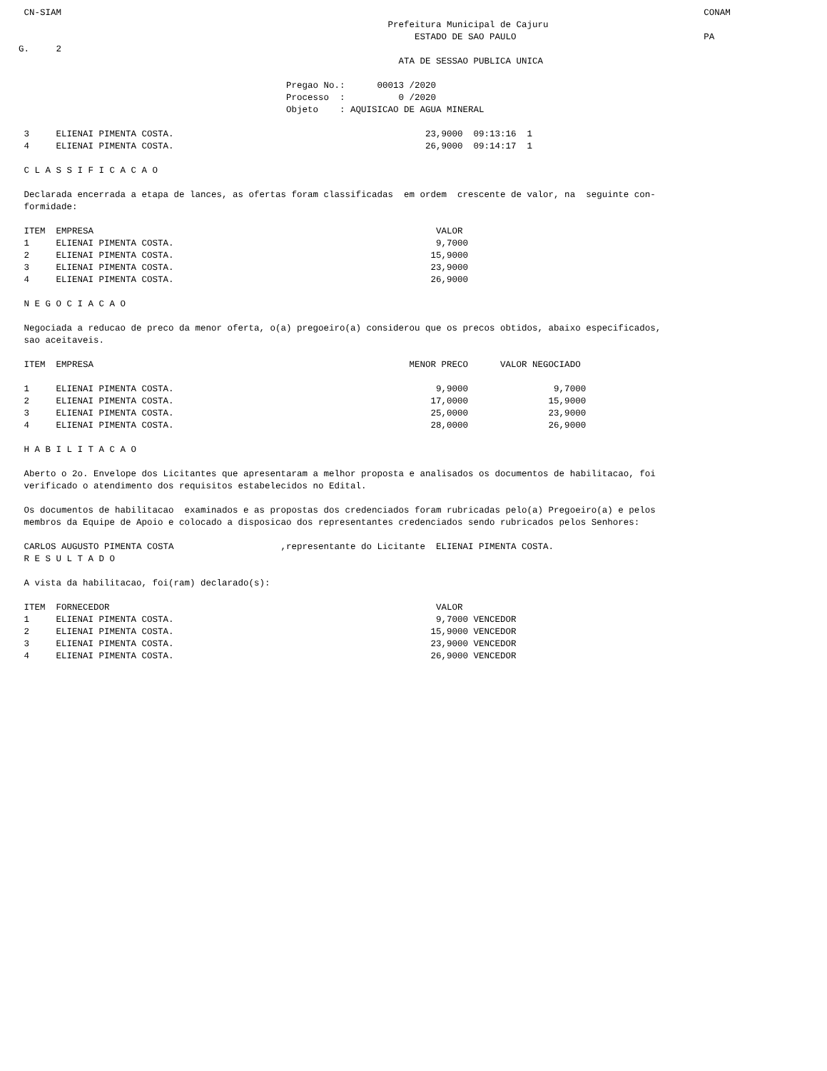CN-SIAM                                                                                                                        CONAM
                                                                     Prefeitura Municipal de Cajuru
                                                                          ESTADO DE SAO PAULO                                   PA
G.     2
                                                                       ATA DE SESSAO PUBLICA UNICA

                                                  Pregao No.:      00013 /2020
                                                  Processo  :          0 /2020
                                                  Objeto    : AQUISICAO DE AGUA MINERAL

 3     ELIENAI PIMENTA COSTA.                                               23,9000  09:13:16  1
 4     ELIENAI PIMENTA COSTA.                                               26,9000  09:14:17  1

 C L A S S I F I C A C A O

 Declarada encerrada a etapa de lances, as ofertas foram classificadas  em ordem  crescente de valor, na  seguinte con-
 formidade:

 ITEM  EMPRESA                                                                VALOR
 1     ELIENAI PIMENTA COSTA.                                                 9,7000
 2     ELIENAI PIMENTA COSTA.                                                15,9000
 3     ELIENAI PIMENTA COSTA.                                                23,9000
 4     ELIENAI PIMENTA COSTA.                                                26,9000

 N E G O C I A C A O

 Negociada a reducao de preco da menor oferta, o(a) pregoeiro(a) considerou que os precos obtidos, abaixo especificados,
 sao aceitaveis.

 ITEM  EMPRESA                                                           MENOR PRECO      VALOR NEGOCIADO

 1     ELIENAI PIMENTA COSTA.                                                 9,9000                9,7000
 2     ELIENAI PIMENTA COSTA.                                                17,0000               15,9000
 3     ELIENAI PIMENTA COSTA.                                                25,0000               23,9000
 4     ELIENAI PIMENTA COSTA.                                                28,0000               26,9000

 H A B I L I T A C A O

 Aberto o 2o. Envelope dos Licitantes que apresentaram a melhor proposta e analisados os documentos de habilitacao, foi
 verificado o atendimento dos requisitos estabelecidos no Edital.

 Os documentos de habilitacao  examinados e as propostas dos credenciados foram rubricadas pelo(a) Pregoeiro(a) e pelos
 membros da Equipe de Apoio e colocado a disposicao dos representantes credenciados sendo rubricados pelos Senhores:

 CARLOS AUGUSTO PIMENTA COSTA                    ,representante do Licitante  ELIENAI PIMENTA COSTA.
 R E S U L T A D O

 A vista da habilitacao, foi(ram) declarado(s):

 ITEM  FORNECEDOR                                                             VALOR
 1     ELIENAI PIMENTA COSTA.                                                 9,7000 VENCEDOR
 2     ELIENAI PIMENTA COSTA.                                                15,9000 VENCEDOR
 3     ELIENAI PIMENTA COSTA.                                                23,9000 VENCEDOR
 4     ELIENAI PIMENTA COSTA.                                                26,9000 VENCEDOR